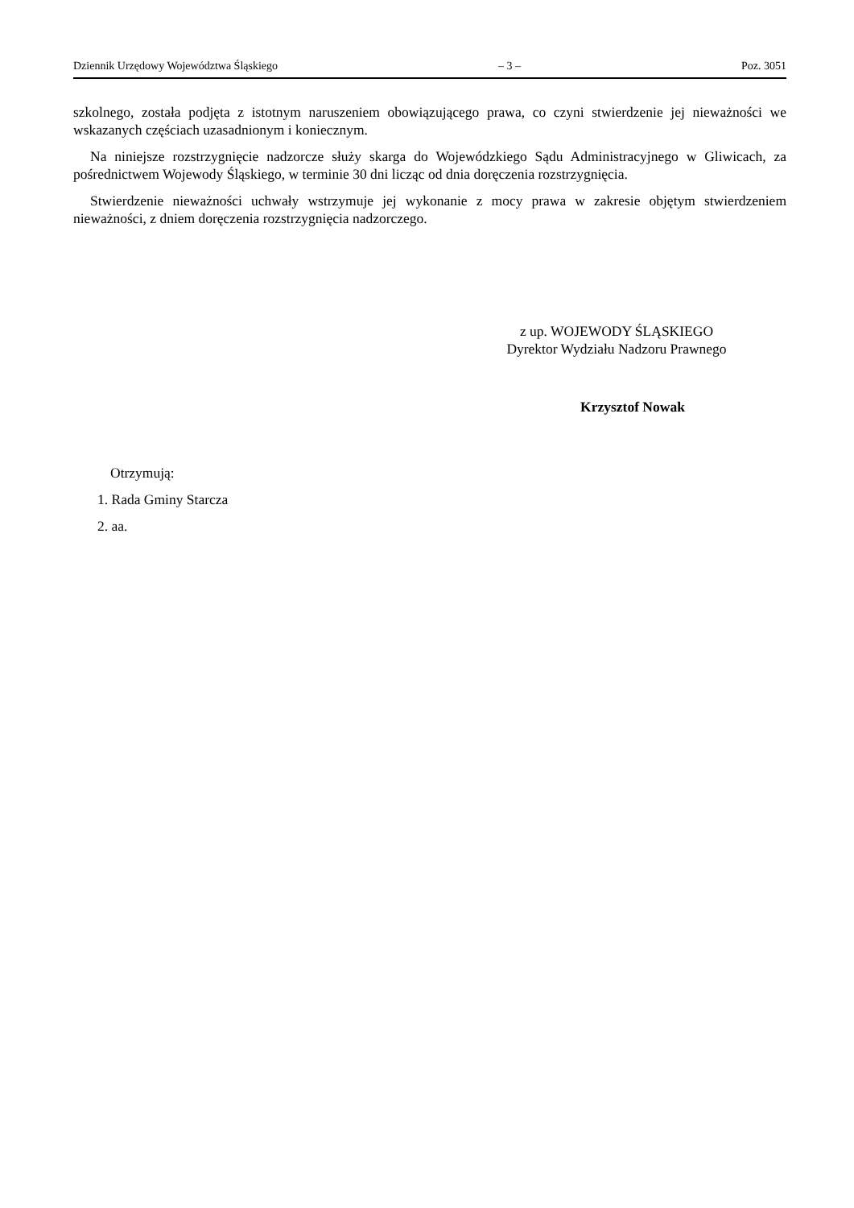Dziennik Urzędowy Województwa Śląskiego – 3 – Poz. 3051
szkolnego, została podjęta z istotnym naruszeniem obowiązującego prawa, co czyni stwierdzenie jej nieważności we wskazanych częściach uzasadnionym i koniecznym.
Na niniejsze rozstrzygnięcie nadzorcze służy skarga do Wojewódzkiego Sądu Administracyjnego w Gliwicach, za pośrednictwem Wojewody Śląskiego, w terminie 30 dni licząc od dnia doręczenia rozstrzygnięcia.
Stwierdzenie nieważności uchwały wstrzymuje jej wykonanie z mocy prawa w zakresie objętym stwierdzeniem nieważności, z dniem doręczenia rozstrzygnięcia nadzorczego.
z up. WOJEWODY ŚLĄSKIEGO
Dyrektor Wydziału Nadzoru Prawnego
Krzysztof Nowak
Otrzymują:
1. Rada Gminy Starcza
2. aa.